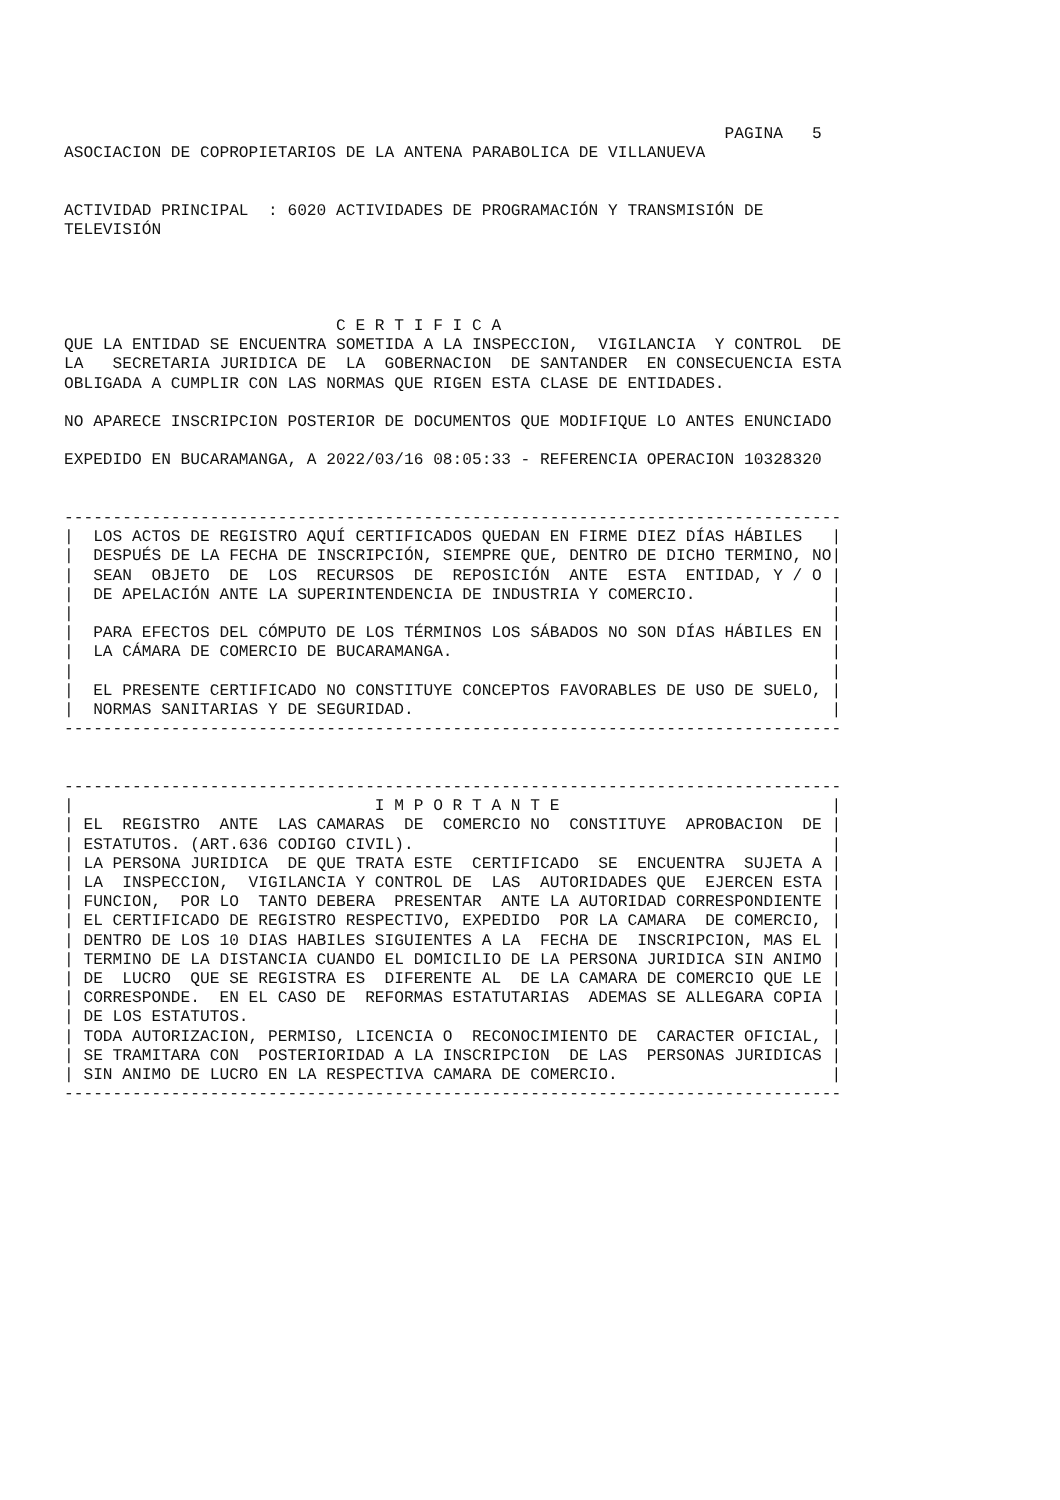PAGINA   5
ASOCIACION DE COPROPIETARIOS DE LA ANTENA PARABOLICA DE VILLANUEVA


ACTIVIDAD PRINCIPAL  : 6020 ACTIVIDADES DE PROGRAMACIÓN Y TRANSMISIÓN DE
TELEVISIÓN




                            C E R T I F I C A
QUE LA ENTIDAD SE ENCUENTRA SOMETIDA A LA INSPECCION,  VIGILANCIA  Y CONTROL  DE
LA   SECRETARIA JURIDICA DE  LA  GOBERNACION  DE SANTANDER  EN CONSECUENCIA ESTA
OBLIGADA A CUMPLIR CON LAS NORMAS QUE RIGEN ESTA CLASE DE ENTIDADES.

NO APARECE INSCRIPCION POSTERIOR DE DOCUMENTOS QUE MODIFIQUE LO ANTES ENUNCIADO

EXPEDIDO EN BUCARAMANGA, A 2022/03/16 08:05:33 - REFERENCIA OPERACION 10328320


--------------------------------------------------------------------------------
|  LOS ACTOS DE REGISTRO AQUÍ CERTIFICADOS QUEDAN EN FIRME DIEZ DÍAS HÁBILES   |
|  DESPUÉS DE LA FECHA DE INSCRIPCIÓN, SIEMPRE QUE, DENTRO DE DICHO TERMINO, NO|
|  SEAN  OBJETO  DE  LOS  RECURSOS  DE  REPOSICIÓN  ANTE  ESTA  ENTIDAD, Y / O |
|  DE APELACIÓN ANTE LA SUPERINTENDENCIA DE INDUSTRIA Y COMERCIO.              |
|                                                                              |
|  PARA EFECTOS DEL CÓMPUTO DE LOS TÉRMINOS LOS SÁBADOS NO SON DÍAS HÁBILES EN |
|  LA CÁMARA DE COMERCIO DE BUCARAMANGA.                                       |
|                                                                              |
|  EL PRESENTE CERTIFICADO NO CONSTITUYE CONCEPTOS FAVORABLES DE USO DE SUELO, |
|  NORMAS SANITARIAS Y DE SEGURIDAD.                                           |
--------------------------------------------------------------------------------


--------------------------------------------------------------------------------
|                               I M P O R T A N T E                            |
| EL  REGISTRO  ANTE  LAS CAMARAS  DE  COMERCIO NO  CONSTITUYE  APROBACION  DE |
| ESTATUTOS. (ART.636 CODIGO CIVIL).                                           |
| LA PERSONA JURIDICA  DE QUE TRATA ESTE  CERTIFICADO  SE  ENCUENTRA  SUJETA A |
| LA  INSPECCION,  VIGILANCIA Y CONTROL DE  LAS  AUTORIDADES QUE  EJERCEN ESTA |
| FUNCION,  POR LO  TANTO DEBERA  PRESENTAR  ANTE LA AUTORIDAD CORRESPONDIENTE |
| EL CERTIFICADO DE REGISTRO RESPECTIVO, EXPEDIDO  POR LA CAMARA  DE COMERCIO, |
| DENTRO DE LOS 10 DIAS HABILES SIGUIENTES A LA  FECHA DE  INSCRIPCION, MAS EL |
| TERMINO DE LA DISTANCIA CUANDO EL DOMICILIO DE LA PERSONA JURIDICA SIN ANIMO |
| DE  LUCRO  QUE SE REGISTRA ES  DIFERENTE AL  DE LA CAMARA DE COMERCIO QUE LE |
| CORRESPONDE.  EN EL CASO DE  REFORMAS ESTATUTARIAS  ADEMAS SE ALLEGARA COPIA |
| DE LOS ESTATUTOS.                                                            |
| TODA AUTORIZACION, PERMISO, LICENCIA O  RECONOCIMIENTO DE  CARACTER OFICIAL, |
| SE TRAMITARA CON  POSTERIORIDAD A LA INSCRIPCION  DE LAS  PERSONAS JURIDICAS |
| SIN ANIMO DE LUCRO EN LA RESPECTIVA CAMARA DE COMERCIO.                      |
--------------------------------------------------------------------------------